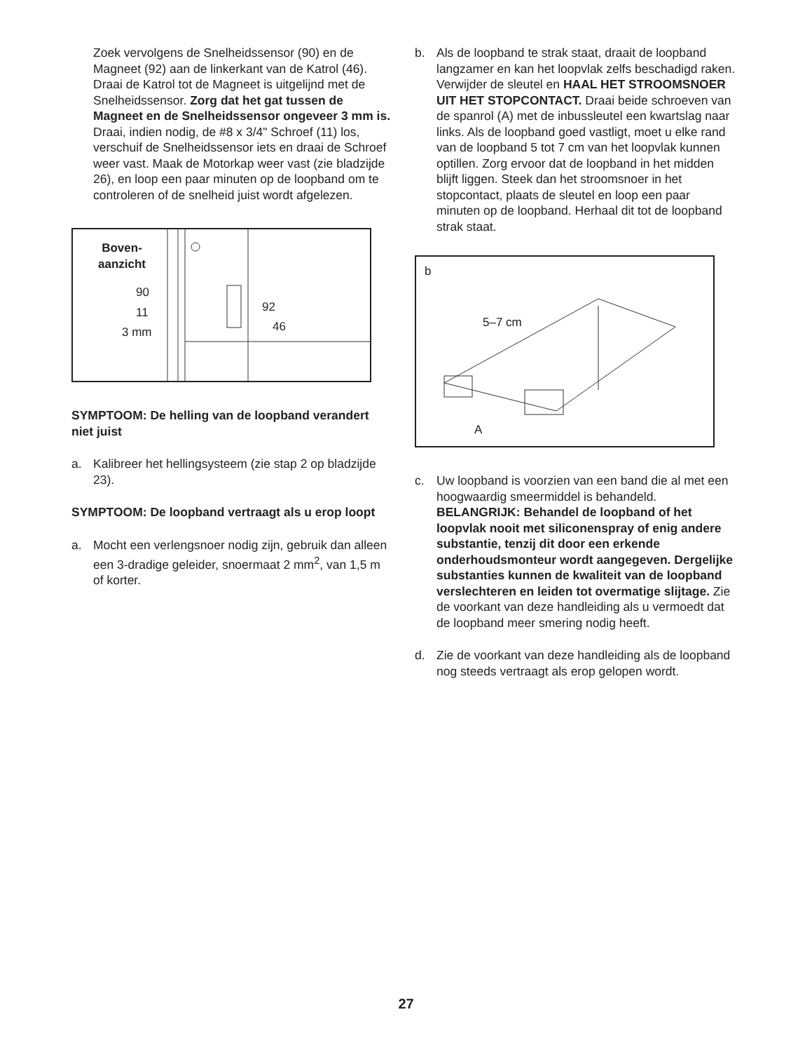Zoek vervolgens de Snelheidssensor (90) en de Magneet (92) aan de linkerkant van de Katrol (46). Draai de Katrol tot de Magneet is uitgelijnd met de Snelheidssensor. Zorg dat het gat tussen de Magneet en de Snelheidssensor ongeveer 3 mm is. Draai, indien nodig, de #8 x 3/4" Schroef (11) los, verschuif de Snelheidssensor iets en draai de Schroef weer vast. Maak de Motorkap weer vast (zie bladzijde 26), en loop een paar minuten op de loopband om te controleren of de snelheid juist wordt afgelezen.
Boven-
aanzicht
90
11
3 mm
92
46
SYMPTOOM: De helling van de loopband verandert niet juist
a. Kalibreer het hellingsysteem (zie stap 2 op bladzijde 23).
SYMPTOOM: De loopband vertraagt als u erop loopt
a. Mocht een verlengsnoer nodig zijn, gebruik dan alleen een 3-dradige geleider, snoermaat 2 mm<sup>2</sup>, van 1,5 m of korter.
b. Als de loopband te strak staat, draait de loopband langzamer en kan het loopvlak zelfs beschadigd raken. Verwijder de sleutel en HAAL HET STROOMSNOER UIT HET STOPCONTACT. Draai beide schroeven van de spanrol (A) met de inbussleutel een kwartslag naar links. Als de loopband goed vastligt, moet u elke rand van de loopband 5 tot 7 cm van het loopvlak kunnen optillen. Zorg ervoor dat de loopband in het midden blijft liggen. Steek dan het stroomsnoer in het stopcontact, plaats de sleutel en loop een paar minuten op de loopband. Herhaal dit tot de loopband strak staat.
b
5–7 cm
A
c. Uw loopband is voorzien van een band die al met een hoogwaardig smeermiddel is behandeld. BELANGRIJK: Behandel de loopband of het loopvlak nooit met siliconenspray of enig andere substantie, tenzij dit door een erkende onderhoudsmonteur wordt aangegeven. Dergelijke substanties kunnen de kwaliteit van de loopband verslechteren en leiden tot overmatige slijtage. Zie de voorkant van deze handleiding als u vermoedt dat de loopband meer smering nodig heeft.
d. Zie de voorkant van deze handleiding als de loopband nog steeds vertraagt als erop gelopen wordt.
27